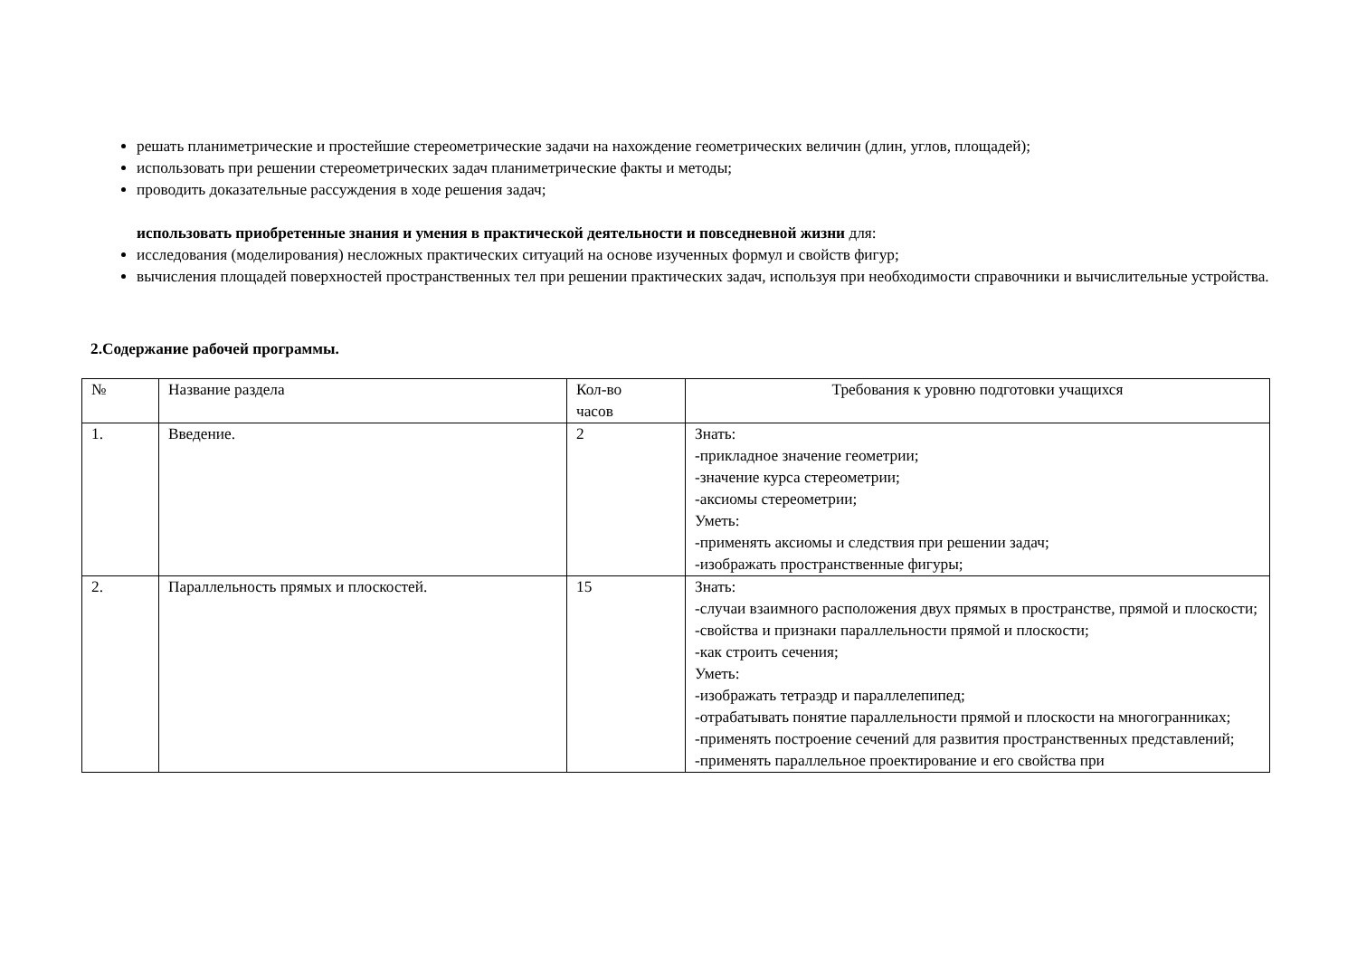решать планиметрические и простейшие стереометрические задачи на нахождение геометрических величин (длин, углов, площадей);
использовать при решении стереометрических задач планиметрические факты и методы;
проводить доказательные рассуждения в ходе решения задач;
использовать приобретенные знания и умения в практической деятельности и повседневной жизни для:
исследования (моделирования) несложных практических ситуаций на основе изученных формул и свойств фигур;
вычисления площадей поверхностей пространственных тел при решении практических задач, используя при необходимости справочники и вычислительные устройства.
2.Содержание рабочей программы.
| № | Название раздела | Кол-во часов | Требования к уровню подготовки учащихся |
| 1. | Введение. | 2 | Знать: -прикладное значение геометрии; -значение курса стереометрии; -аксиомы стереометрии; Уметь: -применять аксиомы и следствия при решении задач; -изображать пространственные фигуры; |
| 2. | Параллельность прямых и плоскостей. | 15 | Знать: -случаи взаимного расположения двух прямых в пространстве, прямой и плоскости; -свойства и признаки параллельности прямой и плоскости; -как строить сечения; Уметь: -изображать тетраэдр и параллелепипед; -отрабатывать понятие параллельности прямой и плоскости на многогранниках; -применять построение сечений для развития пространственных представлений; -применять параллельное проектирование и его свойства при |